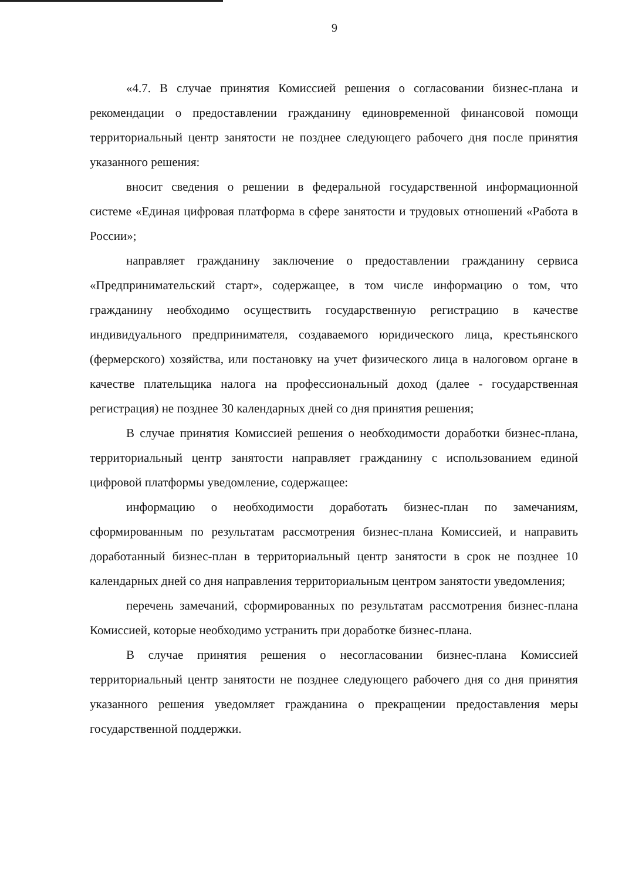9
«4.7. В случае принятия Комиссией решения о согласовании бизнес-плана и рекомендации о предоставлении гражданину единовременной финансовой помощи территориальный центр занятости не позднее следующего рабочего дня после принятия указанного решения:
вносит сведения о решении в федеральной государственной информационной системе «Единая цифровая платформа в сфере занятости и трудовых отношений «Работа в России»;
направляет гражданину заключение о предоставлении гражданину сервиса «Предпринимательский старт», содержащее, в том числе информацию о том, что гражданину необходимо осуществить государственную регистрацию в качестве индивидуального предпринимателя, создаваемого юридического лица, крестьянского (фермерского) хозяйства, или постановку на учет физического лица в налоговом органе в качестве плательщика налога на профессиональный доход (далее - государственная регистрация) не позднее 30 календарных дней со дня принятия решения;
В случае принятия Комиссией решения о необходимости доработки бизнес-плана, территориальный центр занятости направляет гражданину с использованием единой цифровой платформы уведомление, содержащее:
информацию о необходимости доработать бизнес-план по замечаниям, сформированным по результатам рассмотрения бизнес-плана Комиссией, и направить доработанный бизнес-план в территориальный центр занятости в срок не позднее 10 календарных дней со дня направления территориальным центром занятости уведомления;
перечень замечаний, сформированных по результатам рассмотрения бизнес-плана Комиссией, которые необходимо устранить при доработке бизнес-плана.
В случае принятия решения о несогласовании бизнес-плана Комиссией территориальный центр занятости не позднее следующего рабочего дня со дня принятия указанного решения уведомляет гражданина о прекращении предоставления меры государственной поддержки.